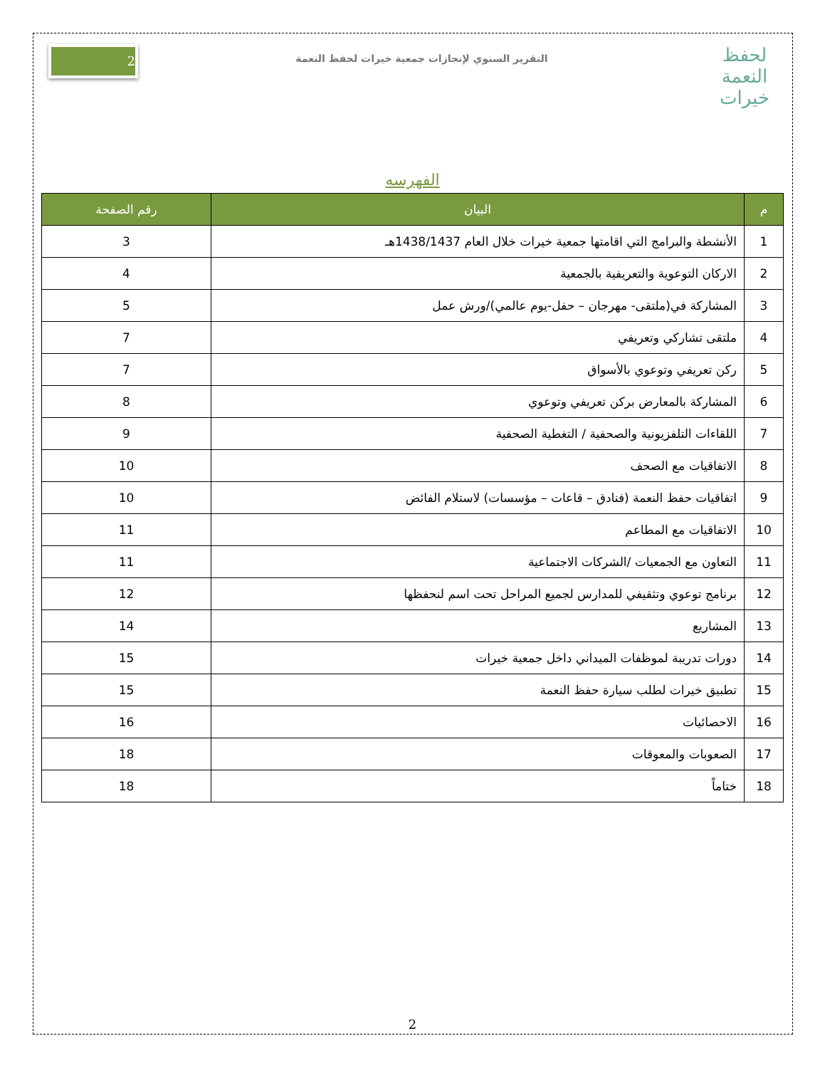لحفظ النعمة
خيرات
التقرير السنوي لإنجازات جمعية خيرات لحفظ النعمة
2
الفهرسه
| م | البيان | رقم الصفحة |
| --- | --- | --- |
| 1 | الأنشطة والبرامج التي اقامتها جمعية خيرات خلال العام 1438/1437هـ | 3 |
| 2 | الاركان التوعوية والتعريفية بالجمعية | 4 |
| 3 | المشاركة في(ملتقى- مهرجان – حفل-يوم عالمي)/ورش عمل | 5 |
| 4 | ملتقى تشاركي وتعريفي | 7 |
| 5 | ركن تعريفي وتوعوي بالأسواق | 7 |
| 6 | المشاركة بالمعارض بركن تعريفي وتوعوي | 8 |
| 7 | اللقاءات التلفزيونية والصحفية / التغطية الصحفية | 9 |
| 8 | الاتفاقيات مع الصحف | 10 |
| 9 | اتفاقيات حفظ النعمة (فنادق – قاعات – مؤسسات) لاستلام الفائض | 10 |
| 10 | الاتفاقيات مع المطاعم | 11 |
| 11 | التعاون مع الجمعيات /الشركات الاجتماعية | 11 |
| 12 | برنامج توعوي وتثقيفي للمدارس لجميع المراحل تحت اسم لنحفظها | 12 |
| 13 | المشاريع | 14 |
| 14 | دورات تدريبة لموظفات الميداني داخل جمعية خيرات | 15 |
| 15 | تطبيق خيرات لطلب سيارة حفظ النعمة | 15 |
| 16 | الاحصائيات | 16 |
| 17 | الصعوبات والمعوقات | 18 |
| 18 | ختاماً | 18 |
2